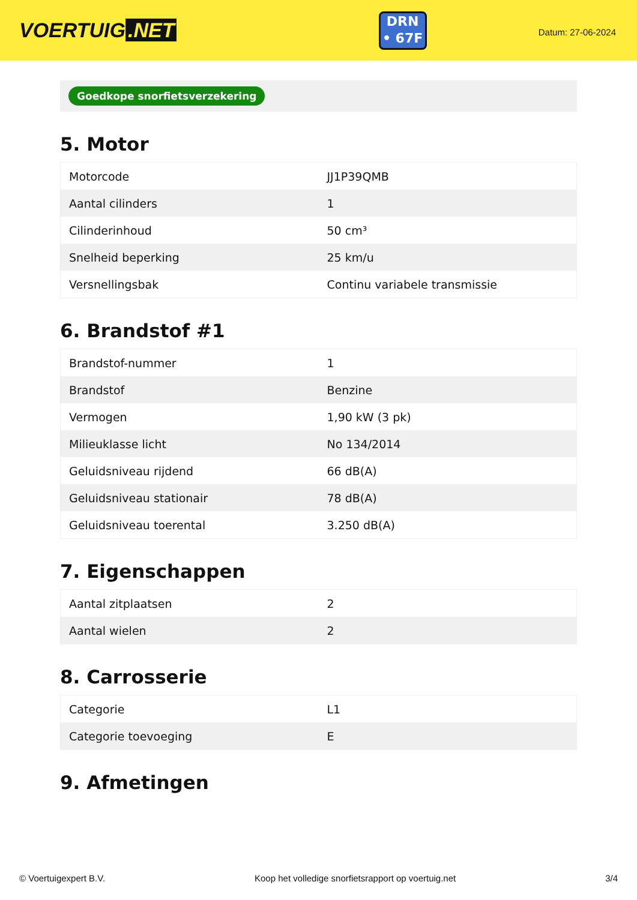VOERTUIG.NET
DRN
• 67F
Datum: 27-06-2024
Goedkope snorfietsverzekering
5. Motor
| Motorcode | JJ1P39QMB |
| Aantal cilinders | 1 |
| Cilinderinhoud | 50 cm³ |
| Snelheid beperking | 25 km/u |
| Versnellingsbak | Continu variabele transmissie |
6. Brandstof #1
| Brandstof-nummer | 1 |
| Brandstof | Benzine |
| Vermogen | 1,90 kW (3 pk) |
| Milieuklasse licht | No 134/2014 |
| Geluidsniveau rijdend | 66 dB(A) |
| Geluidsniveau stationair | 78 dB(A) |
| Geluidsniveau toerental | 3.250 dB(A) |
7. Eigenschappen
| Aantal zitplaatsen | 2 |
| Aantal wielen | 2 |
8. Carrosserie
| Categorie | L1 |
| Categorie toevoeging | E |
9. Afmetingen
© Voertuigexpert B.V. Koop het volledige snorfietsrapport op voertuig.net 3/4